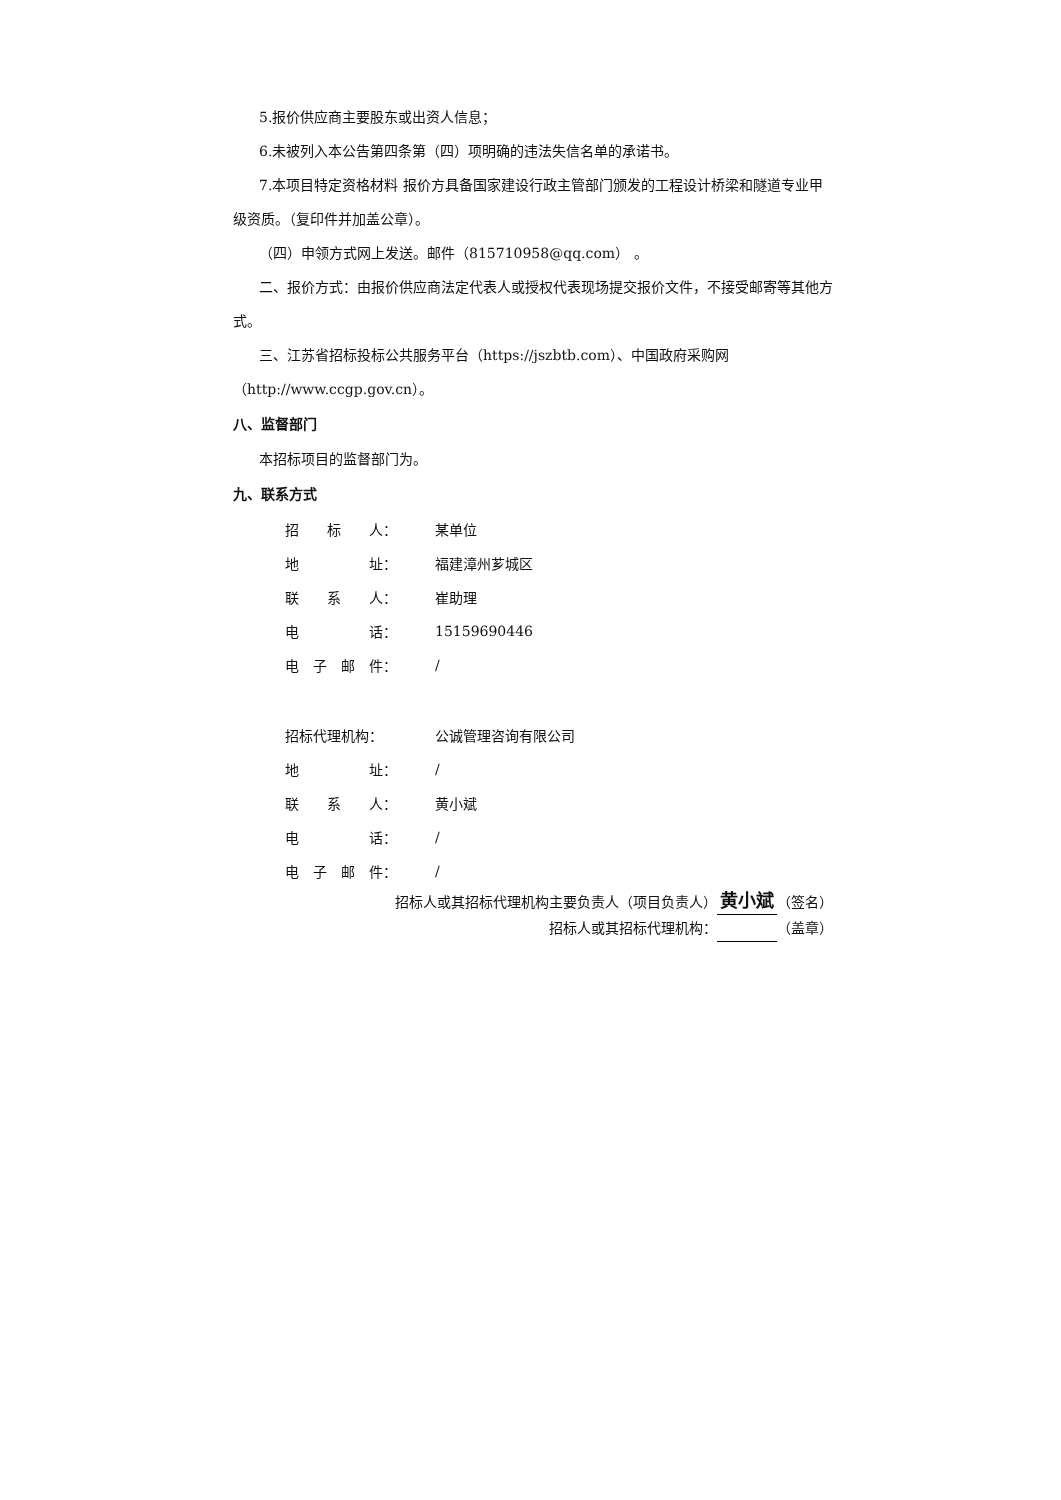5.报价供应商主要股东或出资人信息；
6.未被列入本公告第四条第（四）项明确的违法失信名单的承诺书。
7.本项目特定资格材料 报价方具备国家建设行政主管部门颁发的工程设计桥梁和隧道专业甲级资质。（复印件并加盖公章）。
（四）申领方式网上发送。邮件（815710958@qq.com） 。
二、报价方式：由报价供应商法定代表人或授权代表现场提交报价文件，不接受邮寄等其他方式。
三、江苏省招标投标公共服务平台（https://jszbtb.com）、中国政府采购网（http://www.ccgp.gov.cn）。
八、监督部门
本招标项目的监督部门为。
九、联系方式
| 招 标 人： | 某单位 |
| 地 址： | 福建漳州芗城区 |
| 联 系 人： | 崔助理 |
| 电 话： | 15159690446 |
| 电 子 邮 件： | / |
| 招标代理机构： | 公诚管理咨询有限公司 |
| 地 址： | / |
| 联 系 人： | 黄小斌 |
| 电 话： | / |
| 电 子 邮 件： | / |
招标人或其招标代理机构主要负责人（项目负责人） 黄小斌 （签名）
招标人或其招标代理机构： （盖章）